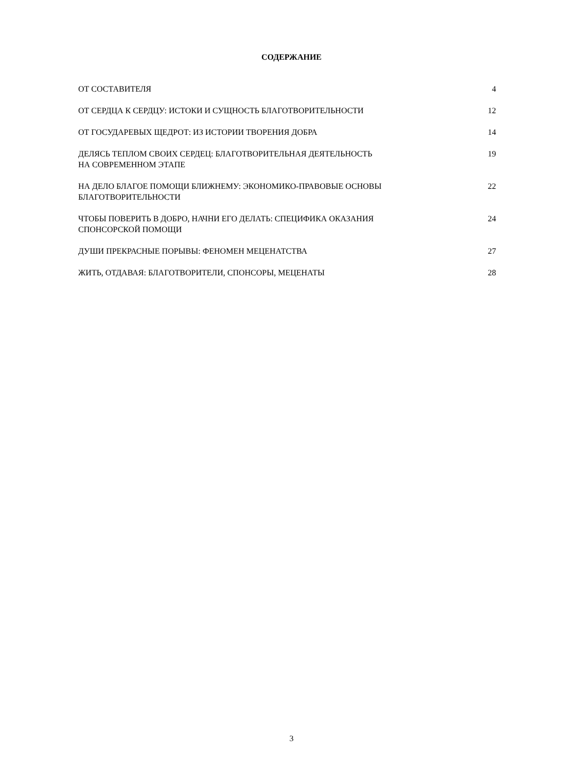СОДЕРЖАНИЕ
ОТ СОСТАВИТЕЛЯ 4
ОТ СЕРДЦА К СЕРДЦУ: ИСТОКИ И СУЩНОСТЬ БЛАГОТВОРИТЕЛЬНОСТИ 12
ОТ ГОСУДАРЕВЫХ ЩЕДРОТ: ИЗ ИСТОРИИ ТВОРЕНИЯ ДОБРА 14
ДЕЛЯСЬ ТЕПЛОМ СВОИХ СЕРДЕЦ: БЛАГОТВОРИТЕЛЬНАЯ ДЕЯТЕЛЬНОСТЬ
НА СОВРЕМЕННОМ ЭТАПЕ 19
НА ДЕЛО БЛАГОЕ ПОМОЩИ БЛИЖНЕМУ: ЭКОНОМИКО-ПРАВОВЫЕ ОСНОВЫ
БЛАГОТВОРИТЕЛЬНОСТИ 22
ЧТОБЫ ПОВЕРИТЬ В ДОБРО, НАЧНИ ЕГО ДЕЛАТЬ: СПЕЦИФИКА ОКАЗАНИЯ
СПОНСОРСКОЙ ПОМОЩИ 24
ДУШИ ПРЕКРАСНЫЕ ПОРЫВЫ: ФЕНОМЕН МЕЦЕНАТСТВА 27
ЖИТЬ, ОТДАВАЯ: БЛАГОТВОРИТЕЛИ, СПОНСОРЫ, МЕЦЕНАТЫ 28
3